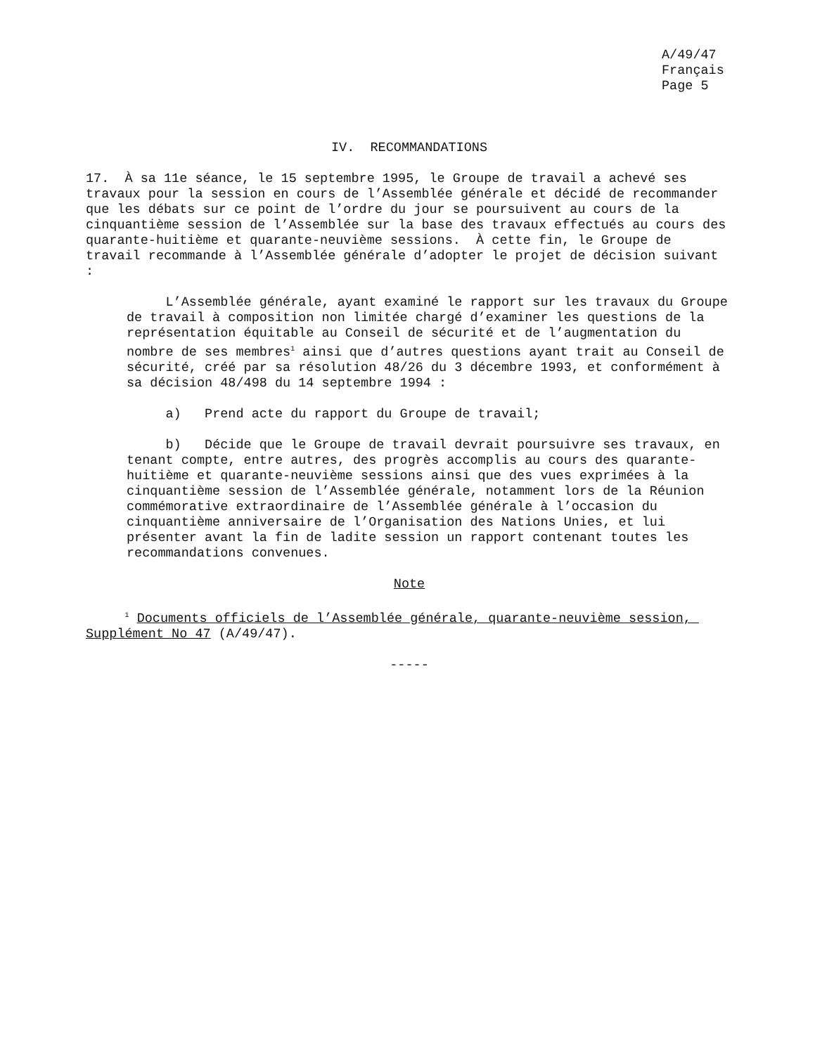A/49/47
Français
Page 5
IV. RECOMMANDATIONS
17. À sa 11e séance, le 15 septembre 1995, le Groupe de travail a achevé ses travaux pour la session en cours de l’Assemblée générale et décidé de recommander que les débats sur ce point de l’ordre du jour se poursuivent au cours de la cinquantième session de l’Assemblée sur la base des travaux effectués au cours des quarante-huitième et quarante-neuvième sessions. À cette fin, le Groupe de travail recommande à l’Assemblée générale d’adopter le projet de décision suivant :
L’Assemblée générale, ayant examiné le rapport sur les travaux du Groupe de travail à composition non limitée chargé d’examiner les questions de la représentation équitable au Conseil de sécurité et de l’augmentation du nombre de ses membres<sup>1</sup> ainsi que d’autres questions ayant trait au Conseil de sécurité, créé par sa résolution 48/26 du 3 décembre 1993, et conformément à sa décision 48/498 du 14 septembre 1994 :
a) Prend acte du rapport du Groupe de travail;
b) Décide que le Groupe de travail devrait poursuivre ses travaux, en tenant compte, entre autres, des progrès accomplis au cours des quarante-huitième et quarante-neuvième sessions ainsi que des vues exprimées à la cinquantième session de l’Assemblée générale, notamment lors de la Réunion commémorative extraordinaire de l’Assemblée générale à l’occasion du cinquantième anniversaire de l’Organisation des Nations Unies, et lui présenter avant la fin de ladite session un rapport contenant toutes les recommandations convenues.
Note
<sup>1</sup> Documents officiels de l’Assemblée générale, quarante-neuvième session, Supplément No 47 (A/49/47).
-----